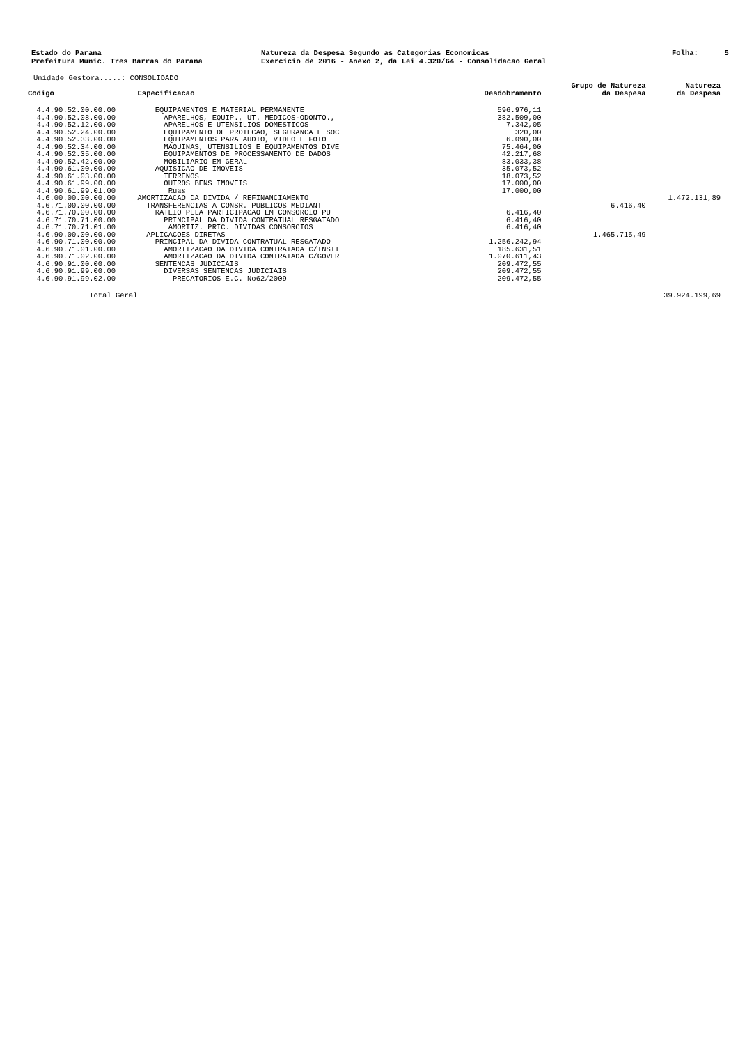Estado do Parana Prefeitura Munic. Tres Barras do Parana
Natureza da Despesa Segundo as Categorias Economicas Exercicio de 2016 - Anexo 2, da Lei 4.320/64 - Consolidacao Geral
Folha: 5
Unidade Gestora.....: CONSOLIDADO
| Codigo | Especificacao | Desdobramento | Grupo de Natureza da Despesa | Natureza da Despesa |
| --- | --- | --- | --- | --- |
| 4.4.90.52.00.00.00 | EQUIPAMENTOS E MATERIAL PERMANENTE | 596.976,11 | | |
| 4.4.90.52.08.00.00 | APARELHOS, EQUIP., UT. MEDICOS-ODONTO., | 382.509,00 | | |
| 4.4.90.52.12.00.00 | APARELHOS E UTENSILIOS DOMESTICOS | 7.342,05 | | |
| 4.4.90.52.24.00.00 | EQUIPAMENTO DE PROTECAO, SEGURANCA E SOC | 320,00 | | |
| 4.4.90.52.33.00.00 | EQUIPAMENTOS PARA AUDIO, VIDEO E FOTO | 6.090,00 | | |
| 4.4.90.52.34.00.00 | MAQUINAS, UTENSILIOS E EQUIPAMENTOS DIVE | 75.464,00 | | |
| 4.4.90.52.35.00.00 | EQUIPAMENTOS DE PROCESSAMENTO DE DADOS | 42.217,68 | | |
| 4.4.90.52.42.00.00 | MOBILIARIO EM GERAL | 83.033,38 | | |
| 4.4.90.61.00.00.00 | AQUISICAO DE IMOVEIS | 35.073,52 | | |
| 4.4.90.61.03.00.00 | TERRENOS | 18.073,52 | | |
| 4.4.90.61.99.00.00 | OUTROS BENS IMOVEIS | 17.000,00 | | |
| 4.4.90.61.99.01.00 | Ruas | 17.000,00 | | |
| 4.6.00.00.00.00.00 | AMORTIZACAO DA DIVIDA / REFINANCIAMENTO | | | 1.472.131,89 |
| 4.6.71.00.00.00.00 | TRANSFERENCIAS A CONSR. PUBLICOS MEDIANT | | 6.416,40 | |
| 4.6.71.70.00.00.00 | RATEIO PELA PARTICIPACAO EM CONSORCIO PU | 6.416,40 | | |
| 4.6.71.70.71.00.00 | PRINCIPAL DA DIVIDA CONTRATUAL RESGATADO | 6.416,40 | | |
| 4.6.71.70.71.01.00 | AMORTIZ. PRIC. DIVIDAS CONSORCIOS | 6.416,40 | | |
| 4.6.90.00.00.00.00 | APLICACOES DIRETAS | | 1.465.715,49 | |
| 4.6.90.71.00.00.00 | PRINCIPAL DA DIVIDA CONTRATUAL RESGATADO | 1.256.242,94 | | |
| 4.6.90.71.01.00.00 | AMORTIZACAO DA DIVIDA CONTRATADA C/INSTI | 185.631,51 | | |
| 4.6.90.71.02.00.00 | AMORTIZACAO DA DIVIDA CONTRATADA C/GOVER | 1.070.611,43 | | |
| 4.6.90.91.00.00.00 | SENTENCAS JUDICIAIS | 209.472,55 | | |
| 4.6.90.91.99.00.00 | DIVERSAS SENTENCAS JUDICIAIS | 209.472,55 | | |
| 4.6.90.91.99.02.00 | PRECATORIOS E.C. No62/2009 | 209.472,55 | | |
| Total Geral | | | | 39.924.199,69 |